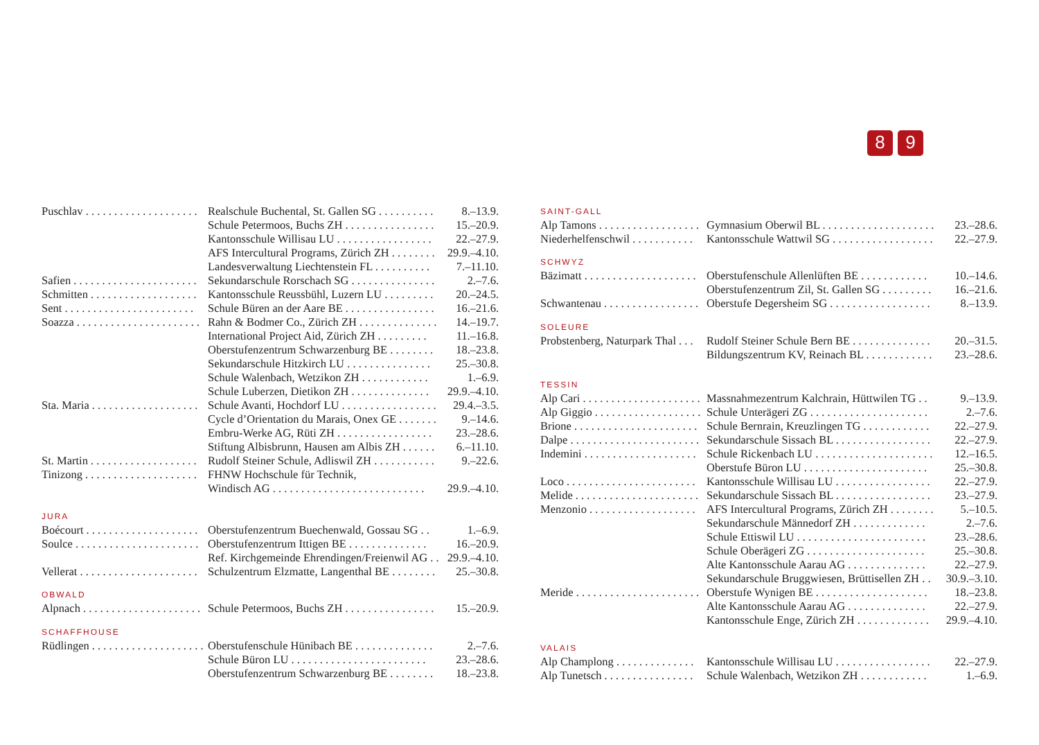8 9
| Puschlav . . . . . . . . . . . . . . . . . . . . | Realschule Buchental, St. Gallen SG . . . . . . . . . . | 8.–13.9. |
| | Schule Petermoos, Buchs ZH . . . . . . . . . . . . . . . . | 15.–20.9. |
| | Kantonsschule Willisau LU . . . . . . . . . . . . . . . . . | 22.–27.9. |
| | AFS Intercultural Programs, Zürich ZH . . . . . . . . | 29.9.–4.10. |
| | Landesverwaltung Liechtenstein FL . . . . . . . . . . | 7.–11.10. |
| Safien . . . . . . . . . . . . . . . . . . . . . . | Sekundarschule Rorschach SG . . . . . . . . . . . . . . . | 2.–7.6. |
| Schmitten . . . . . . . . . . . . . . . . . . . | Kantonsschule Reussbühl, Luzern LU . . . . . . . . . | 20.–24.5. |
| Sent . . . . . . . . . . . . . . . . . . . . . . . | Schule Büren an der Aare BE . . . . . . . . . . . . . . . . | 16.–21.6. |
| Soazza . . . . . . . . . . . . . . . . . . . . . . | Rahn & Bodmer Co., Zürich ZH . . . . . . . . . . . . . . | 14.–19.7. |
| | International Project Aid, Zürich ZH . . . . . . . . . | 11.–16.8. |
| | Oberstufenzentrum Schwarzenburg BE . . . . . . . . | 18.–23.8. |
| | Sekundarschule Hitzkirch LU . . . . . . . . . . . . . . . | 25.–30.8. |
| | Schule Walenbach, Wetzikon ZH . . . . . . . . . . . . | 1.–6.9. |
| | Schule Luberzen, Dietikon ZH . . . . . . . . . . . . . . | 29.9.–4.10. |
| Sta. Maria . . . . . . . . . . . . . . . . . . . | Schule Avanti, Hochdorf LU . . . . . . . . . . . . . . . . . | 29.4.–3.5. |
| | Cycle d’Orientation du Marais, Onex GE . . . . . . . | 9.–14.6. |
| | Embru-Werke AG, Rüti ZH . . . . . . . . . . . . . . . . . | 23.–28.6. |
| | Stiftung Albisbrunn, Hausen am Albis ZH . . . . . . | 6.–11.10. |
| St. Martin . . . . . . . . . . . . . . . . . . . | Rudolf Steiner Schule, Adliswil ZH . . . . . . . . . . . | 9.–22.6. |
| Tinizong . . . . . . . . . . . . . . . . . . . . | FHNW Hochschule für Technik, | |
| | Windisch AG . . . . . . . . . . . . . . . . . . . . . . . . . . . | 29.9.–4.10. |
| JURA | | |
| Boécourt . . . . . . . . . . . . . . . . . . . . | Oberstufenzentrum Buechenwald, Gossau SG . . | 1.–6.9. |
| Soulce . . . . . . . . . . . . . . . . . . . . . . | Oberstufenzentrum Ittigen BE . . . . . . . . . . . . . . | 16.–20.9. |
| | Ref. Kirchgemeinde Ehrendingen/Freienwil AG . . | 29.9.–4.10. |
| Vellerat . . . . . . . . . . . . . . . . . . . . . | Schulzentrum Elzmatte, Langenthal BE . . . . . . . . | 25.–30.8. |
| OBWALD | | |
| Alpnach . . . . . . . . . . . . . . . . . . . . . | Schule Petermoos, Buchs ZH . . . . . . . . . . . . . . . . | 15.–20.9. |
| SCHAFFHOUSE | | |
| Rüdlingen . . . . . . . . . . . . . . . . . . . . | Oberstufenschule Hünibach BE . . . . . . . . . . . . . . | 2.–7.6. |
| | Schule Büron LU . . . . . . . . . . . . . . . . . . . . . . . . | 23.–28.6. |
| | Oberstufenzentrum Schwarzenburg BE . . . . . . . . | 18.–23.8. |
| SAINT-GALL | | |
| Alp Tamons . . . . . . . . . . . . . . . . . . | Gymnasium Oberwil BL . . . . . . . . . . . . . . . . . . . . | 23.–28.6. |
| Niederhelfenschwil . . . . . . . . . . . | Kantonsschule Wattwil SG . . . . . . . . . . . . . . . . . . | 22.–27.9. |
| SCHWYZ | | |
| Bäzimatt . . . . . . . . . . . . . . . . . . . . | Oberstufenschule Allenlüften BE . . . . . . . . . . . . | 10.–14.6. |
| | Oberstufenzentrum Zil, St. Gallen SG . . . . . . . . . | 16.–21.6. |
| Schwantenau . . . . . . . . . . . . . . . . . | Oberstufe Degersheim SG . . . . . . . . . . . . . . . . . . | 8.–13.9. |
| SOLEURE | | |
| Probstenberg, Naturpark Thal . . . | Rudolf Steiner Schule Bern BE . . . . . . . . . . . . . . | 20.–31.5. |
| | Bildungszentrum KV, Reinach BL . . . . . . . . . . . . | 23.–28.6. |
| TESSIN | | |
| Alp Cari . . . . . . . . . . . . . . . . . . . . . | Massnahmezentrum Kalchrain, Hüttwilen TG . . | 9.–13.9. |
| Alp Giggio . . . . . . . . . . . . . . . . . . . | Schule Unterägeri ZG . . . . . . . . . . . . . . . . . . . . . | 2.–7.6. |
| Brione . . . . . . . . . . . . . . . . . . . . . . | Schule Bernrain, Kreuzlingen TG . . . . . . . . . . . . | 22.–27.9. |
| Dalpe . . . . . . . . . . . . . . . . . . . . . . . | Sekundarschule Sissach BL . . . . . . . . . . . . . . . . . | 22.–27.9. |
| Indemini . . . . . . . . . . . . . . . . . . . . | Schule Rickenbach LU . . . . . . . . . . . . . . . . . . . . . | 12.–16.5. |
| | Oberstufe Büron LU . . . . . . . . . . . . . . . . . . . . . . | 25.–30.8. |
| Loco . . . . . . . . . . . . . . . . . . . . . . . | Kantonsschule Willisau LU . . . . . . . . . . . . . . . . . | 22.–27.9. |
| Melide . . . . . . . . . . . . . . . . . . . . . . | Sekundarschule Sissach BL . . . . . . . . . . . . . . . . . | 23.–27.9. |
| Menzonio . . . . . . . . . . . . . . . . . . . | AFS Intercultural Programs, Zürich ZH . . . . . . . . | 5.–10.5. |
| | Sekundarschule Männedorf ZH . . . . . . . . . . . . . | 2.–7.6. |
| | Schule Ettiswil LU . . . . . . . . . . . . . . . . . . . . . . . | 23.–28.6. |
| | Schule Oberägeri ZG . . . . . . . . . . . . . . . . . . . . . | 25.–30.8. |
| | Alte Kantonsschule Aarau AG . . . . . . . . . . . . . . | 22.–27.9. |
| | Sekundarschule Bruggwiesen, Brüttisellen ZH . . | 30.9.–3.10. |
| Meride . . . . . . . . . . . . . . . . . . . . . . | Oberstufe Wynigen BE . . . . . . . . . . . . . . . . . . . . | 18.–23.8. |
| | Alte Kantonsschule Aarau AG . . . . . . . . . . . . . . | 22.–27.9. |
| | Kantonsschule Enge, Zürich ZH . . . . . . . . . . . . . | 29.9.–4.10. |
| VALAIS | | |
| Alp Champlong . . . . . . . . . . . . . . | Kantonsschule Willisau LU . . . . . . . . . . . . . . . . . | 22.–27.9. |
| Alp Tunetsch . . . . . . . . . . . . . . . . | Schule Walenbach, Wetzikon ZH . . . . . . . . . . . . | 1.–6.9. |